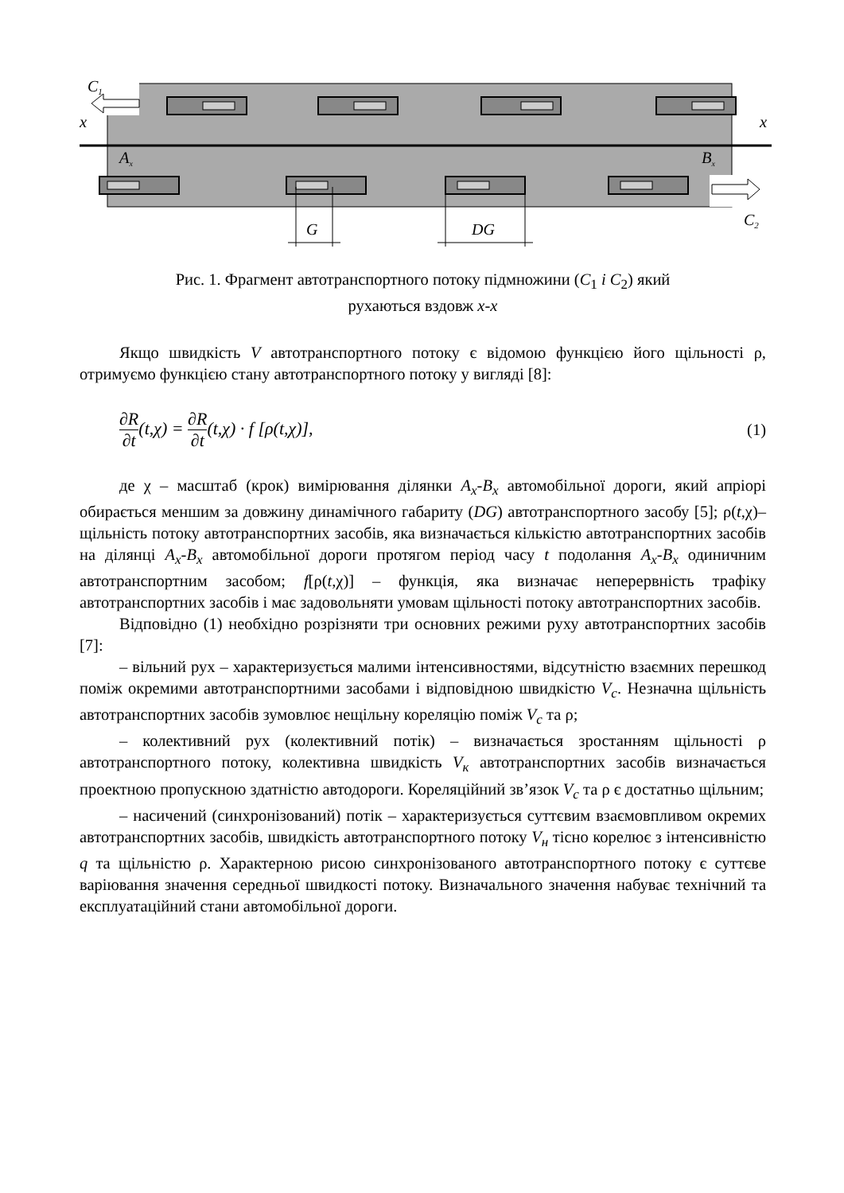C1
C2
x
x
Ax
Bx
G
DG
Рис. 1. Фрагмент автотранспортного потоку підмножини (C<sub>1</sub> і C<sub>2</sub>) який
рухаються вздовж x-x
Якщо швидкість V автотранспортного потоку є відомою функцією його щільності ρ, отримуємо функцією стану автотранспортного потоку у вигляді [8]:
∂R ∂t(t,χ) = ∂R ∂t(t,χ) · f [ρ(t,χ)],
(1)
де χ – масштаб (крок) вимірювання ділянки A<sub>x</sub>-B<sub>x</sub> автомобільної дороги, який апріорі обирається меншим за довжину динамічного габариту (DG) автотранспортного засобу [5]; ρ(t,χ)– щільність потоку автотранспортних засобів, яка визначається кількістю автотранспортних засобів на ділянці A<sub>x</sub>-B<sub>x</sub> автомобільної дороги протягом період часу t подолання A<sub>x</sub>-B<sub>x</sub> одиничним автотранспортним засобом; f[ρ(t,χ)] – функція, яка визначає неперервність трафіку автотранспортних засобів і має задовольняти умовам щільності потоку автотранспортних засобів.
Відповідно (1) необхідно розрізняти три основних режими руху автотранспортних засобів [7]:
– вільний рух – характеризується малими інтенсивностями, відсутністю взаємних перешкод поміж окремими автотранспортними засобами і відповідною швидкістю V<sub>c</sub>. Незначна щільність автотранспортних засобів зумовлює нещільну кореляцію поміж V<sub>c</sub> та ρ;
– колективний рух (колективний потік) – визначається зростанням щільності ρ автотранспортного потоку, колективна швидкість V<sub>к</sub> автотранспортних засобів визначається проектною пропускною здатністю автодороги. Кореляційний зв’язок V<sub>c</sub> та ρ є достатньо щільним;
– насичений (синхронізований) потік – характеризується суттєвим взаємовпливом окремих автотранспортних засобів, швидкість автотранспортного потоку V<sub>н</sub> тісно корелює з інтенсивністю q та щільністю ρ. Характерною рисою синхронізованого автотранспортного потоку є суттєве варіювання значення середньої швидкості потоку. Визначального значення набуває технічний та експлуатаційний стани автомобільної дороги.